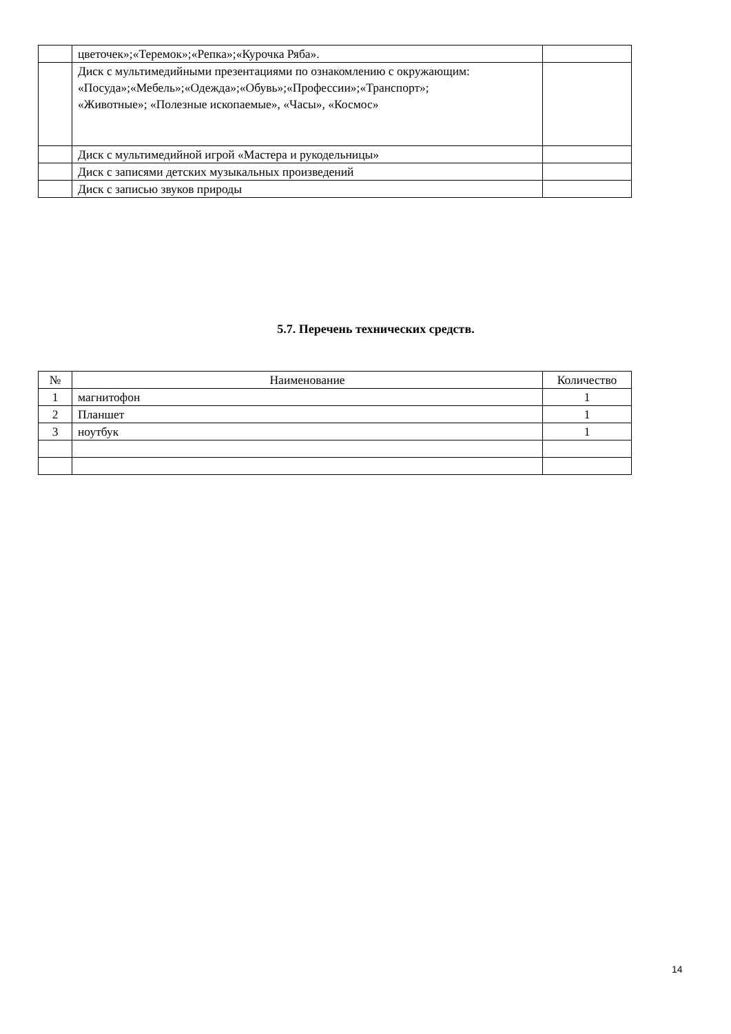| | цветочек»;«Теремок»;«Репка»;«Курочка Ряба». | |
| | Диск с мультимедийными презентациями по ознакомлению с окружающим: «Посуда»;«Мебель»;«Одежда»;«Обувь»;«Профессии»;«Транспорт»; «Животные»; «Полезные ископаемые», «Часы», «Космос» | |
| | Диск с мультимедийной игрой «Мастера и рукодельницы» | |
| | Диск с записями детских музыкальных произведений | |
| | Диск с записью звуков природы | |
5.7. Перечень технических средств.
| № | Наименование | Количество |
| --- | --- | --- |
| 1 | магнитофон | 1 |
| 2 | Планшет | 1 |
| 3 | ноутбук | 1 |
14